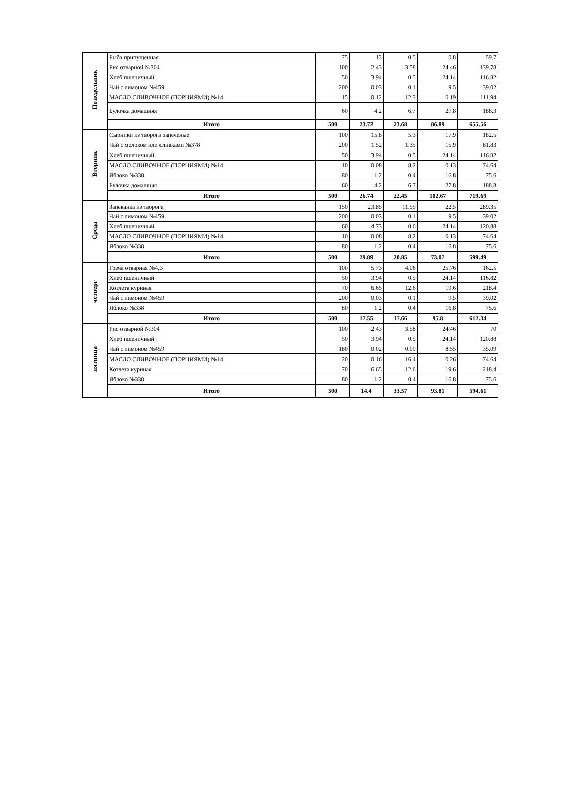| Понедельник | Рыба припущенная | 75 | 13 | 0.5 | 0.8 | 59.7 |
| | Рис отварной №304 | 100 | 2.43 | 3.58 | 24.46 | 139.78 |
| | Хлеб пшеничный | 50 | 3.94 | 0.5 | 24.14 | 116.82 |
| | Чай с лимоном №459 | 200 | 0.03 | 0.1 | 9.5 | 39.02 |
| | МАСЛО СЛИВОЧНОЕ (ПОРЦИЯМИ) №14 | 15 | 0.12 | 12.3 | 0.19 | 111.94 |
| | Булочка домашняя | 60 | 4.2 | 6.7 | 27.8 | 188.3 |
| | Итого | 500 | 23.72 | 23.68 | 86.89 | 655.56 |
| Вторник | Сырники из творога запеченые | 100 | 15.8 | 5.3 | 17.9 | 182.5 |
| | Чай с молоком или сливками №378 | 200 | 1.52 | 1.35 | 15.9 | 81.83 |
| | Хлеб пшеничный | 50 | 3.94 | 0.5 | 24.14 | 116.82 |
| | МАСЛО СЛИВОЧНОЕ (ПОРЦИЯМИ) №14 | 10 | 0.08 | 8.2 | 0.13 | 74.64 |
| | Яблоко №338 | 80 | 1.2 | 0.4 | 16.8 | 75.6 |
| | Булочка домашняя | 60 | 4.2 | 6.7 | 27.8 | 188.3 |
| | Итого | 500 | 26.74 | 22.45 | 102.67 | 719.69 |
| Среда | Запеканка из творога | 150 | 23.85 | 11.55 | 22.5 | 289.35 |
| | Чай с лимоном №459 | 200 | 0.03 | 0.1 | 9.5 | 39.02 |
| | Хлеб пшеничный | 60 | 4.73 | 0.6 | 24.14 | 120.88 |
| | МАСЛО СЛИВОЧНОЕ (ПОРЦИЯМИ) №14 | 10 | 0.08 | 8.2 | 0.13 | 74.64 |
| | Яблоко №338 | 80 | 1.2 | 0.4 | 16.8 | 75.6 |
| | Итого | 500 | 29.89 | 20.85 | 73.07 | 599.49 |
| четверг | Греча отварная №4,3 | 100 | 5.73 | 4.06 | 25.76 | 162.5 |
| | Хлеб пшеничный | 50 | 3.94 | 0.5 | 24.14 | 116.82 |
| | Котлета куриная | 70 | 6.65 | 12.6 | 19.6 | 218.4 |
| | Чай с лимоном №459 | 200 | 0.03 | 0.1 | 9.5 | 39.02 |
| | Яблоко №338 | 80 | 1.2 | 0.4 | 16.8 | 75.6 |
| | Итого | 500 | 17.55 | 17.66 | 95.8 | 612.34 |
| пятница | Рис отварной №304 | 100 | 2.43 | 3.58 | 24.46 | 70 |
| | Хлеб пшеничный | 50 | 3.94 | 0.5 | 24.14 | 120.88 |
| | Чай с лимоном №459 | 180 | 0.02 | 0.09 | 8.55 | 35.09 |
| | МАСЛО СЛИВОЧНОЕ (ПОРЦИЯМИ) №14 | 20 | 0.16 | 16.4 | 0.26 | 74.64 |
| | Котлета куриная | 70 | 6.65 | 12.6 | 19.6 | 218.4 |
| | Яблоко №338 | 80 | 1.2 | 0.4 | 16.8 | 75.6 |
| | Итого | 500 | 14.4 | 33.57 | 93.81 | 594.61 |